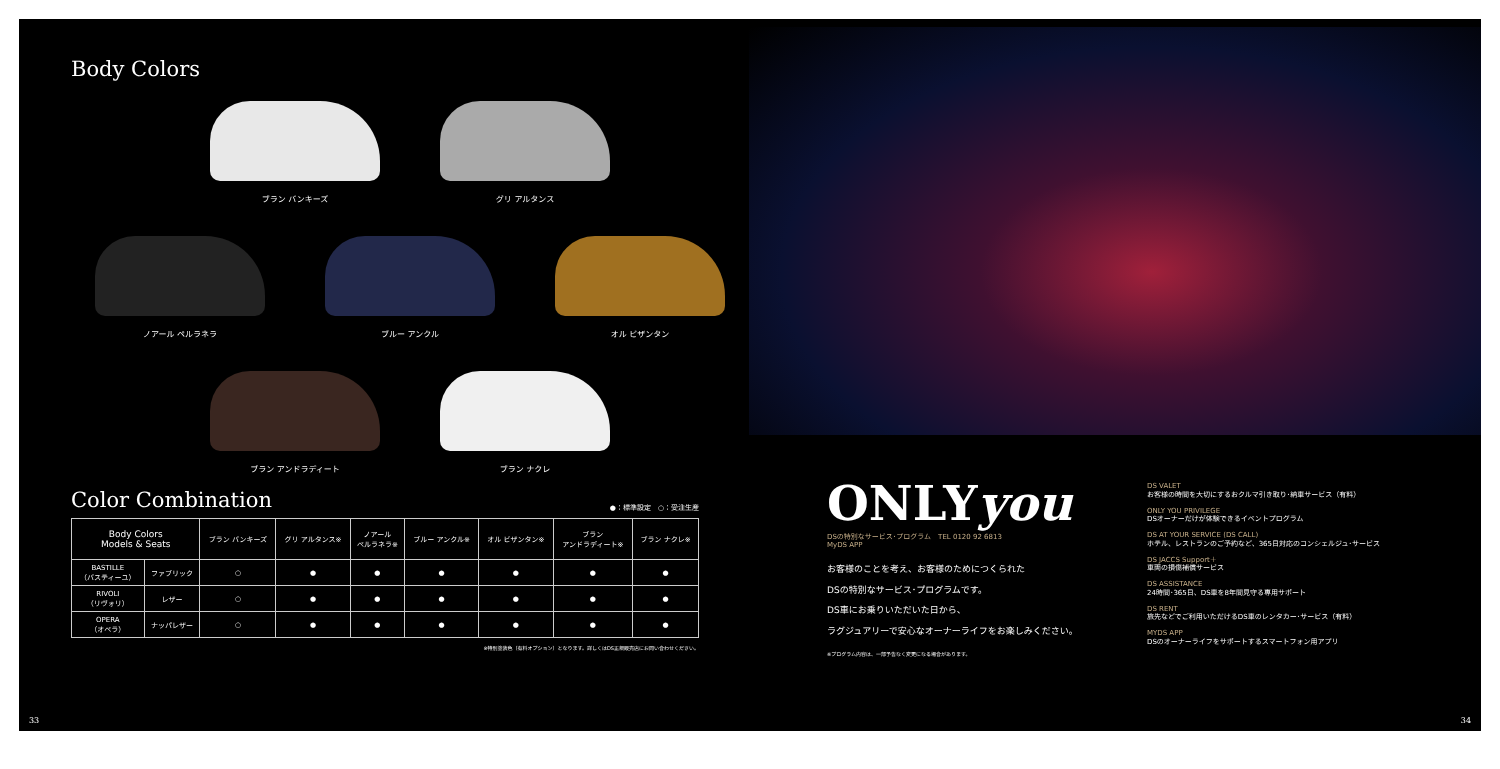Body Colors
ブラン バンキーズ グリ アルタンス
ノアール ペルラネラ ブルー アンクル オル ビザンタン
ブラン アンドラディート ブラン ナクレ
Color Combination
●：標準設定　○：受注生産
| Body Colors Models & Seats | | ブラン バンキーズ | グリ アルタンス※ | ノアール ペルラネラ※ | ブルー アンクル※ | オル ビザンタン※ | ブラン アンドラディート※ | ブラン ナクレ※ |
| --- | --- | --- | --- | --- | --- | --- | --- | --- |
| BASTILLE （バスティーユ） | ファブリック | ○ | ● | ● | ● | ● | ● | ● |
| RIVOLI （リヴォリ） | レザー | ○ | ● | ● | ● | ● | ● | ● |
| OPERA （オペラ） | ナッパレザー | ○ | ● | ● | ● | ● | ● | ● |
※特別塗装色（有料オプション）となります。詳しくはDS正規販売店にお問い合わせください。
33
ONLYyou
DSの特別なサービス･プログラム　TEL 0120 92 6813
MyDS APP
お客様のことを考え、お客様のためにつくられた
DSの特別なサービス･プログラムです。
DS車にお乗りいただいた日から、
ラグジュアリーで安心なオーナーライフをお楽しみください。
※プログラム内容は、一部予告なく変更になる場合があります。
DS VALET
お客様の時間を大切にするおクルマ引き取り･納車サービス（有料）
ONLY YOU PRIVILEGE
DSオーナーだけが体験できるイベントプログラム
DS AT YOUR SERVICE (DS CALL)
ホテル、レストランのご予約など、365日対応のコンシェルジュ･サービス
DS JACCS Support＋
車両の損傷補償サービス
DS ASSISTANCE
24時間･365日、DS車を8年間見守る専用サポート
DS RENT
旅先などでご利用いただけるDS車のレンタカー･サービス（有料）
MYDS APP
DSのオーナーライフをサポートするスマートフォン用アプリ
34